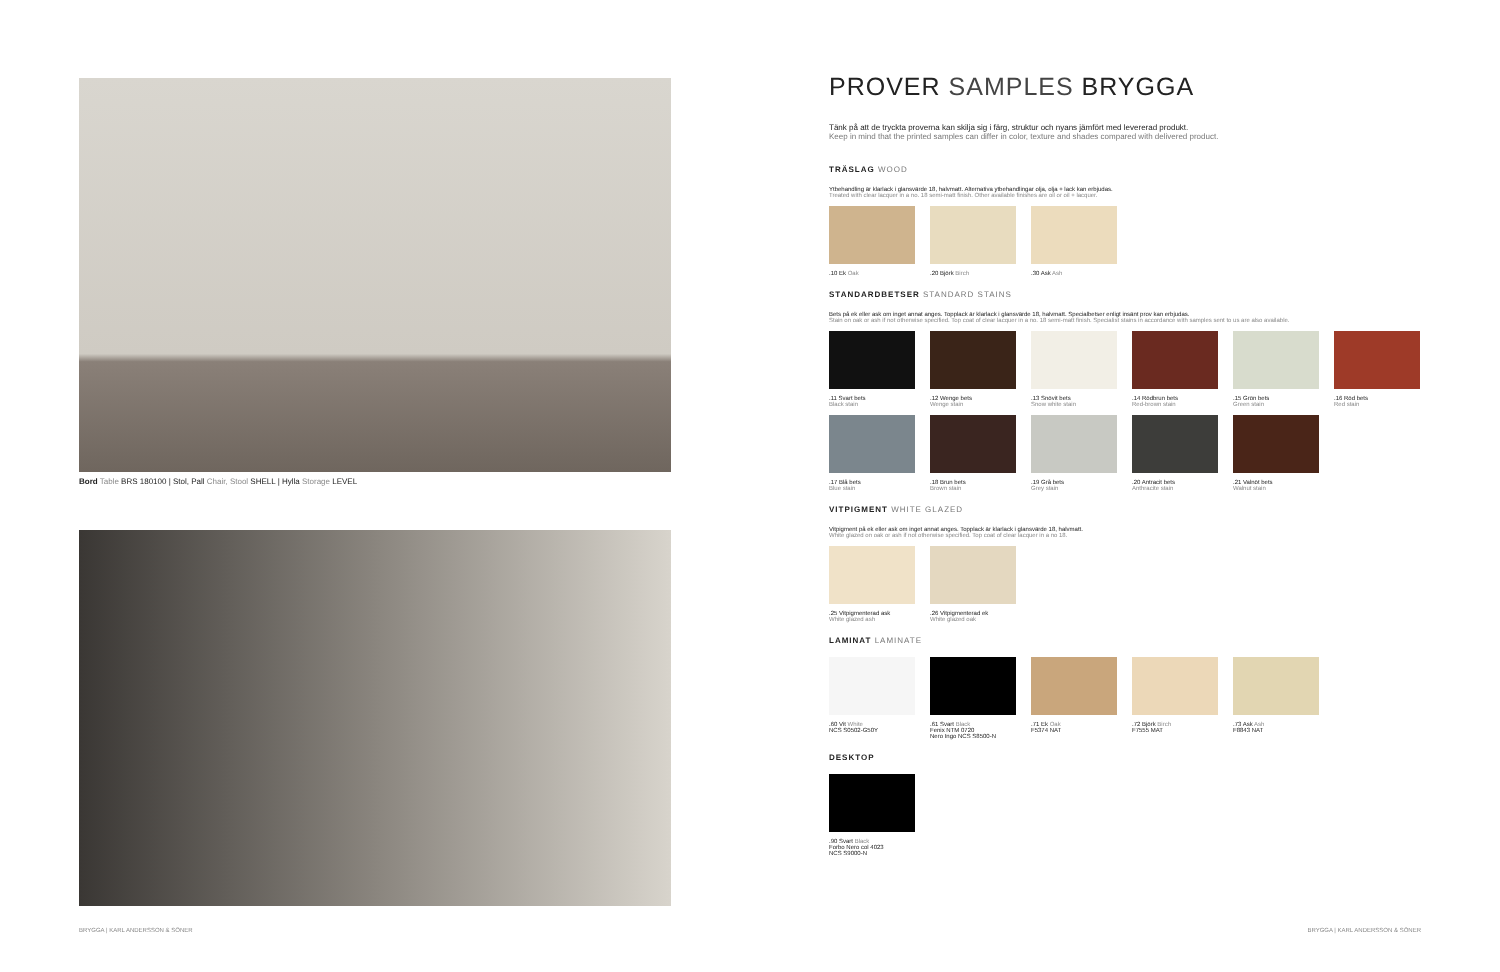Bord Table BRS 180100 | Stol, Pall Chair, Stool SHELL | Hylla Storage LEVEL
PROVER SAMPLES BRYGGA
Tänk på att de tryckta proverna kan skilja sig i färg, struktur och nyans jämfört med levererad produkt.
Keep in mind that the printed samples can differ in color, texture and shades compared with delivered product.
TRÄSLAG WOOD
Ytbehandling är klarlack i glansvärde 18, halvmatt. Alternativa ytbehandlingar olja, olja + lack kan erbjudas.
Treated with clear lacquer in a no. 18 semi-matt finish. Other available finishes are oil or oil + lacquer.
.10 Ek Oak .20 Björk Birch .30 Ask Ash
STANDARDBETSER STANDARD STAINS
Bets på ek eller ask om inget annat anges. Topplack är klarlack i glansvärde 18, halvmatt. Specialbetser enligt insänt prov kan erbjudas.
Stain on oak or ash if not otherwise specified. Top coat of clear lacquer in a no. 18 semi-matt finish. Specialist stains in accordance with samples sent to us are also available.
.11 Svart bets
Black stain
.12 Wenge bets
Wenge stain
.13 Snövit bets
Snow white stain
.14 Rödbrun bets
Red-brown stain
.15 Grön bets
Green stain
.16 Röd bets
Red stain
.17 Blå bets
Blue stain
.18 Brun bets
Brown stain
.19 Grå bets
Grey stain
.20 Antracit bets
Anthracite stain
.21 Valnöt bets
Walnut stain
VITPIGMENT WHITE GLAZED
Vitpigment på ek eller ask om inget annat anges. Topplack är klarlack i glansvärde 18, halvmatt.
White glazed on oak or ash if not otherwise specified. Top coat of clear lacquer in a no 18.
.25 Vitpigmenterad ask
White glazed ash
.26 Vitpigmenterad ek
White glazed oak
LAMINAT LAMINATE
.60 Vit White
NCS S0502-G50Y
.61 Svart Black
Fenix NTM 0720
Nero Ingo NCS S8500-N
.71 Ek Oak
F5374 NAT
.72 Björk Birch
F7555 MAT
.73 Ask Ash
F8843 NAT
DESKTOP
.90 Svart Black
Forbo Nero col 4023
NCS S9000-N
BRYGGA | KARL ANDERSSON & SÖNER
BRYGGA | KARL ANDERSSON & SÖNER